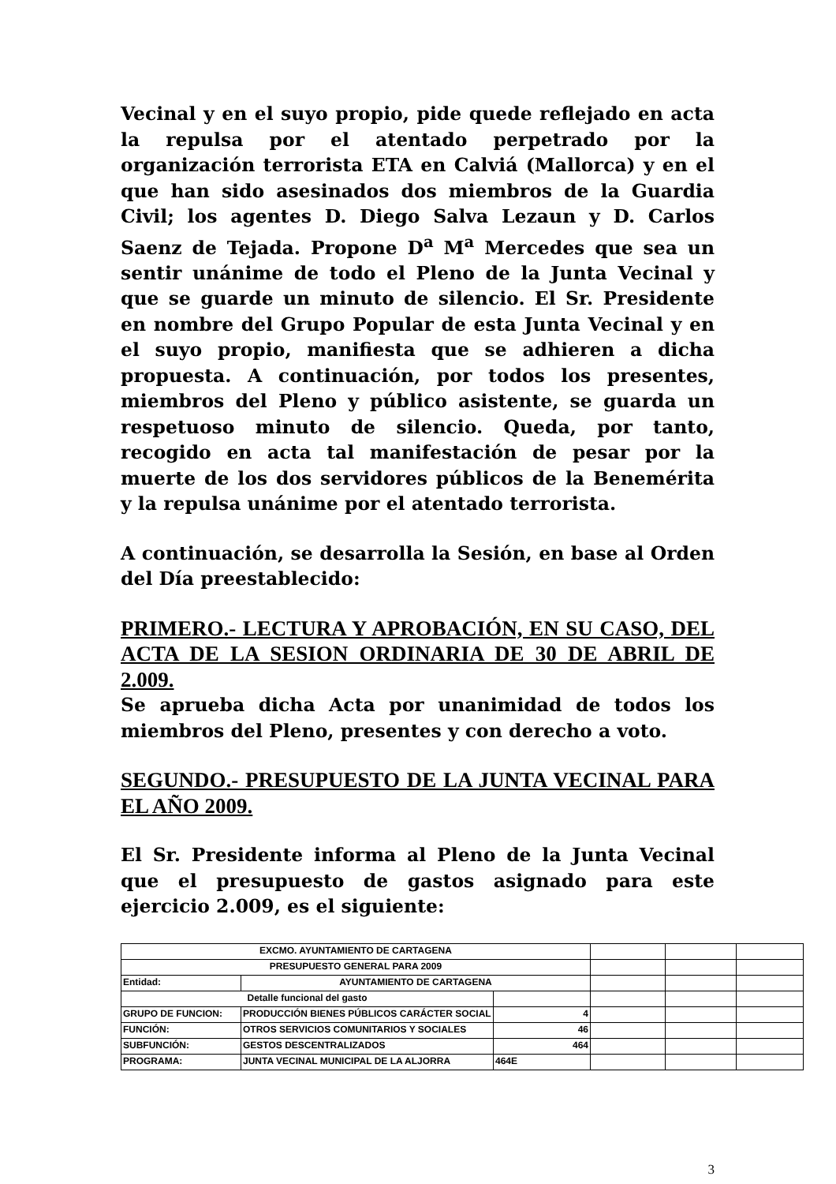Vecinal y en el suyo propio, pide quede reflejado en acta la repulsa por el atentado perpetrado por la organización terrorista ETA en Calviá (Mallorca) y en el que han sido asesinados dos miembros de la Guardia Civil; los agentes D. Diego Salva Lezaun y D. Carlos Saenz de Tejada. Propone D<sup>a</sup> M<sup>a</sup> Mercedes que sea un sentir unánime de todo el Pleno de la Junta Vecinal y que se guarde un minuto de silencio. El Sr. Presidente en nombre del Grupo Popular de esta Junta Vecinal y en el suyo propio, manifiesta que se adhieren a dicha propuesta. A continuación, por todos los presentes, miembros del Pleno y público asistente, se guarda un respetuoso minuto de silencio. Queda, por tanto, recogido en acta tal manifestación de pesar por la muerte de los dos servidores públicos de la Benemérita y la repulsa unánime por el atentado terrorista.
A continuación, se desarrolla la Sesión, en base al Orden del Día preestablecido:
PRIMERO.- LECTURA Y APROBACIÓN, EN SU CASO, DEL ACTA DE LA SESION ORDINARIA DE 30 DE ABRIL DE 2.009.
Se aprueba dicha Acta por unanimidad de todos los miembros del Pleno, presentes y con derecho a voto.
SEGUNDO.- PRESUPUESTO DE LA JUNTA VECINAL PARA EL AÑO 2009.
El Sr. Presidente informa al Pleno de la Junta Vecinal que el presupuesto de gastos asignado para este ejercicio 2.009, es el siguiente:
| EXCMO. AYUNTAMIENTO DE CARTAGENA | | | | | |
| PRESUPUESTO GENERAL PARA 2009 | | | | | |
| Entidad: | AYUNTAMIENTO DE CARTAGENA | | | | |
| Detalle funcional del gasto | | | | | |
| GRUPO DE FUNCION: | PRODUCCIÓN BIENES PÚBLICOS CARÁCTER SOCIAL | 4 | | | |
| FUNCIÓN: | OTROS SERVICIOS COMUNITARIOS Y SOCIALES | 46 | | | |
| SUBFUNCIÓN: | GESTOS DESCENTRALIZADOS | 464 | | | |
| PROGRAMA: | JUNTA VECINAL MUNICIPAL DE LA ALJORRA | 464E | | | |
3